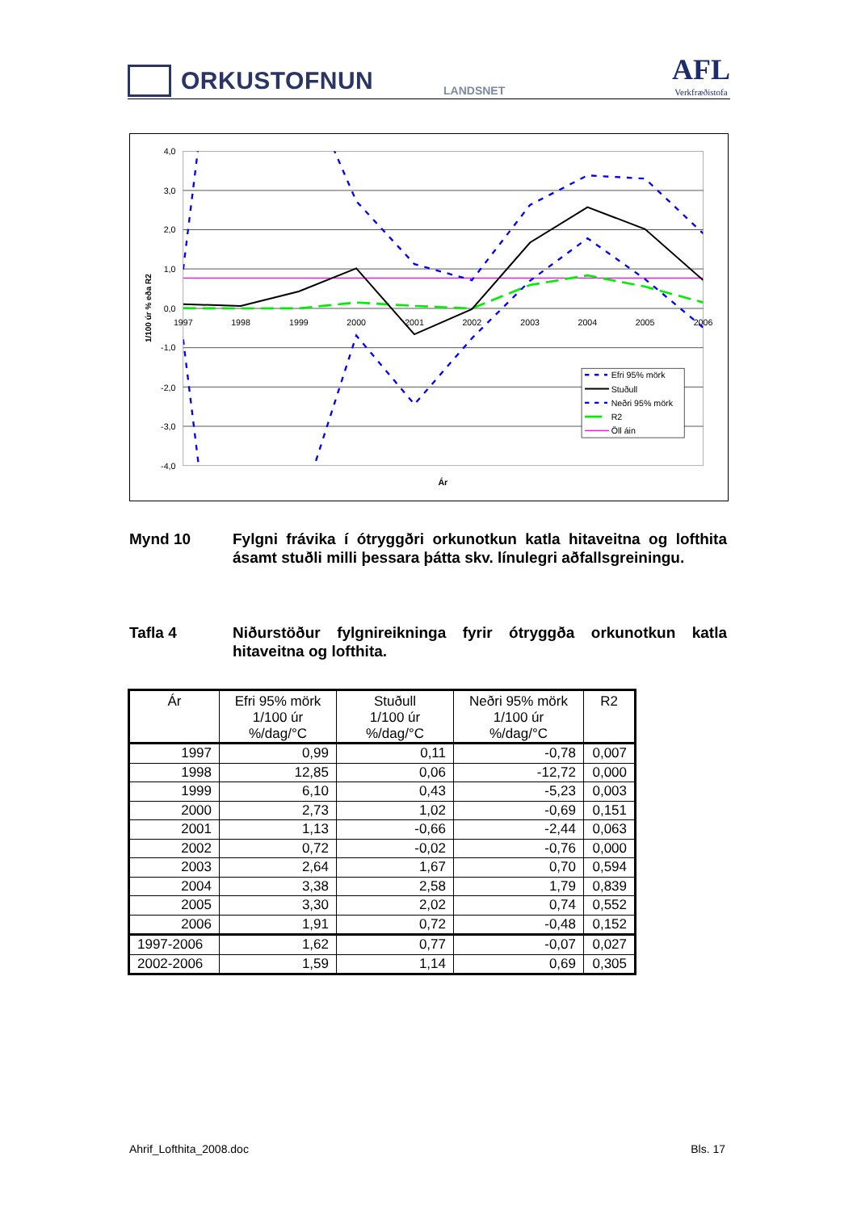ORKUSTOFNUN
LANDSNET
AFL
Verkfræðistofa
4,0
3,0
2,0
1,0
0,0
-1,0
-2,0
-3,0
-4,0
1997
1998
1999
2000
2001
2002
2003
2004
2005
2006
Ár
1/100 úr % eða R2
Efri 95% mörk
Stuðull
Neðri 95% mörk
R2
Öll áin
Mynd 10 Fylgni frávika í ótryggðri orkunotkun katla hitaveitna og lofthita ásamt stuðli milli þessara þátta skv. línulegri aðfallsgreiningu.
Tafla 4 Niðurstöður fylgnireikninga fyrir ótryggða orkunotkun katla hitaveitna og lofthita.
| Ár | Efri 95% mörk 1/100 úr %/dag/°C | Stuðull 1/100 úr %/dag/°C | Neðri 95% mörk 1/100 úr %/dag/°C | R2 |
| --- | --- | --- | --- | --- |
| 1997 | 0,99 | 0,11 | -0,78 | 0,007 |
| 1998 | 12,85 | 0,06 | -12,72 | 0,000 |
| 1999 | 6,10 | 0,43 | -5,23 | 0,003 |
| 2000 | 2,73 | 1,02 | -0,69 | 0,151 |
| 2001 | 1,13 | -0,66 | -2,44 | 0,063 |
| 2002 | 0,72 | -0,02 | -0,76 | 0,000 |
| 2003 | 2,64 | 1,67 | 0,70 | 0,594 |
| 2004 | 3,38 | 2,58 | 1,79 | 0,839 |
| 2005 | 3,30 | 2,02 | 0,74 | 0,552 |
| 2006 | 1,91 | 0,72 | -0,48 | 0,152 |
| 1997-2006 | 1,62 | 0,77 | -0,07 | 0,027 |
| 2002-2006 | 1,59 | 1,14 | 0,69 | 0,305 |
Ahrif_Lofthita_2008.doc Bls. 17